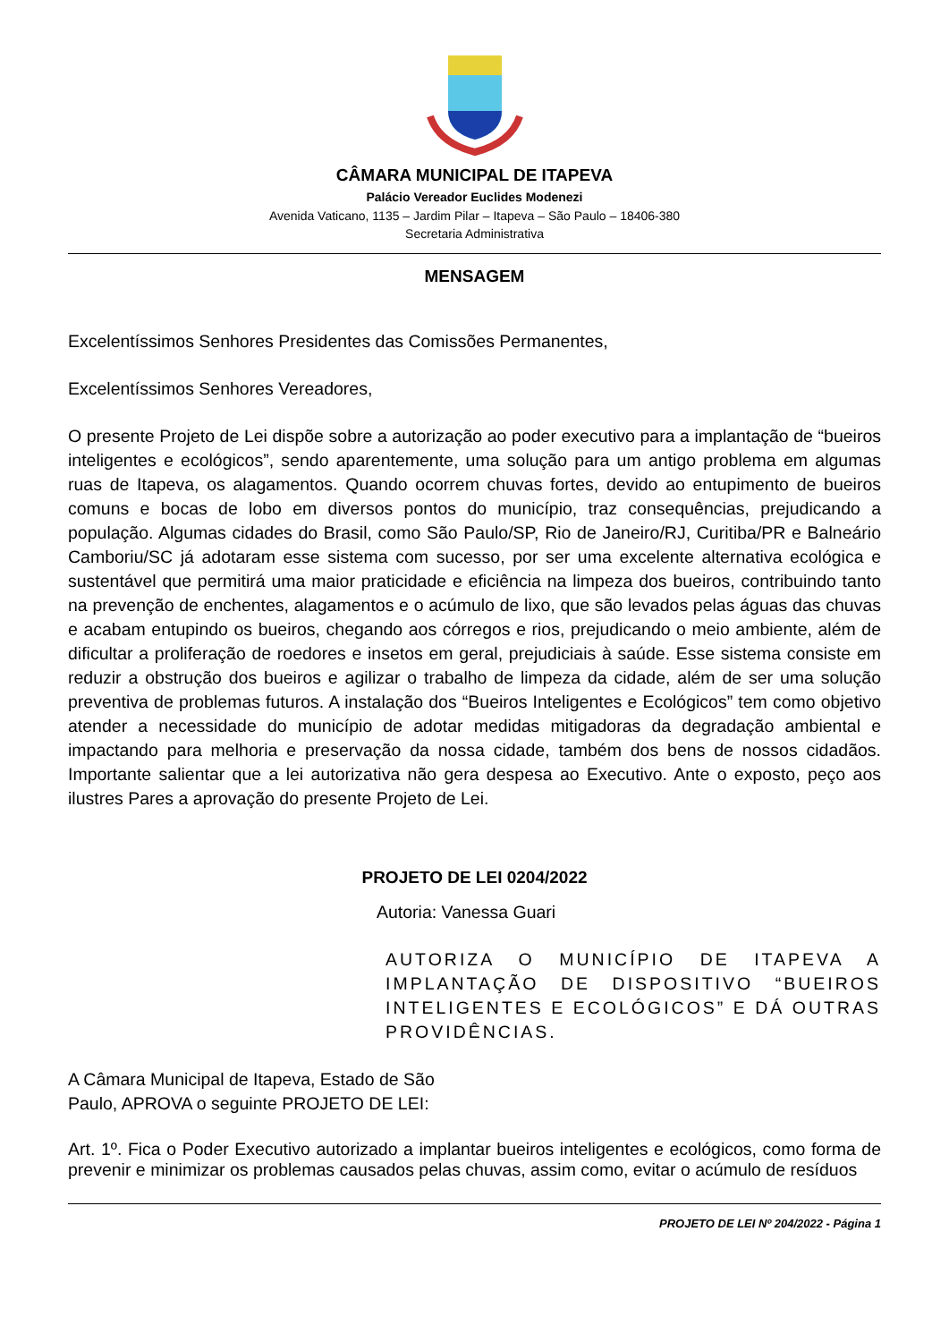CÂMARA MUNICIPAL DE ITAPEVA
Palácio Vereador Euclides Modenezi
Avenida Vaticano, 1135 – Jardim Pilar – Itapeva – São Paulo – 18406-380
Secretaria Administrativa
MENSAGEM
Excelentíssimos Senhores Presidentes das Comissões Permanentes,
Excelentíssimos Senhores Vereadores,
O presente Projeto de Lei dispõe sobre a autorização ao poder executivo para a implantação de “bueiros inteligentes e ecológicos”, sendo aparentemente, uma solução para um antigo problema em algumas ruas de Itapeva, os alagamentos. Quando ocorrem chuvas fortes, devido ao entupimento de bueiros comuns e bocas de lobo em diversos pontos do município, traz consequências, prejudicando a população. Algumas cidades do Brasil, como São Paulo/SP, Rio de Janeiro/RJ, Curitiba/PR e Balneário Camboriu/SC já adotaram esse sistema com sucesso, por ser uma excelente alternativa ecológica e sustentável que permitirá uma maior praticidade e eficiência na limpeza dos bueiros, contribuindo tanto na prevenção de enchentes, alagamentos e o acúmulo de lixo, que são levados pelas águas das chuvas e acabam entupindo os bueiros, chegando aos córregos e rios, prejudicando o meio ambiente, além de dificultar a proliferação de roedores e insetos em geral, prejudiciais à saúde. Esse sistema consiste em reduzir a obstrução dos bueiros e agilizar o trabalho de limpeza da cidade, além de ser uma solução preventiva de problemas futuros. A instalação dos “Bueiros Inteligentes e Ecológicos” tem como objetivo atender a necessidade do município de adotar medidas mitigadoras da degradação ambiental e impactando para melhoria e preservação da nossa cidade, também dos bens de nossos cidadãos. Importante salientar que a lei autorizativa não gera despesa ao Executivo. Ante o exposto, peço aos ilustres Pares a aprovação do presente Projeto de Lei.
PROJETO DE LEI 0204/2022
Autoria: Vanessa Guari
AUTORIZA O MUNICÍPIO DE ITAPEVA A IMPLANTAÇÃO DE DISPOSITIVO “BUEIROS INTELIGENTES E ECOLÓGICOS” E DÁ OUTRAS PROVIDÊNCIAS.
A Câmara Municipal de Itapeva, Estado de São Paulo, APROVA o seguinte PROJETO DE LEI:
Art. 1º. Fica o Poder Executivo autorizado a implantar bueiros inteligentes e ecológicos, como forma de prevenir e minimizar os problemas causados pelas chuvas, assim como, evitar o acúmulo de resíduos
PROJETO DE LEI Nº 204/2022 - Página 1